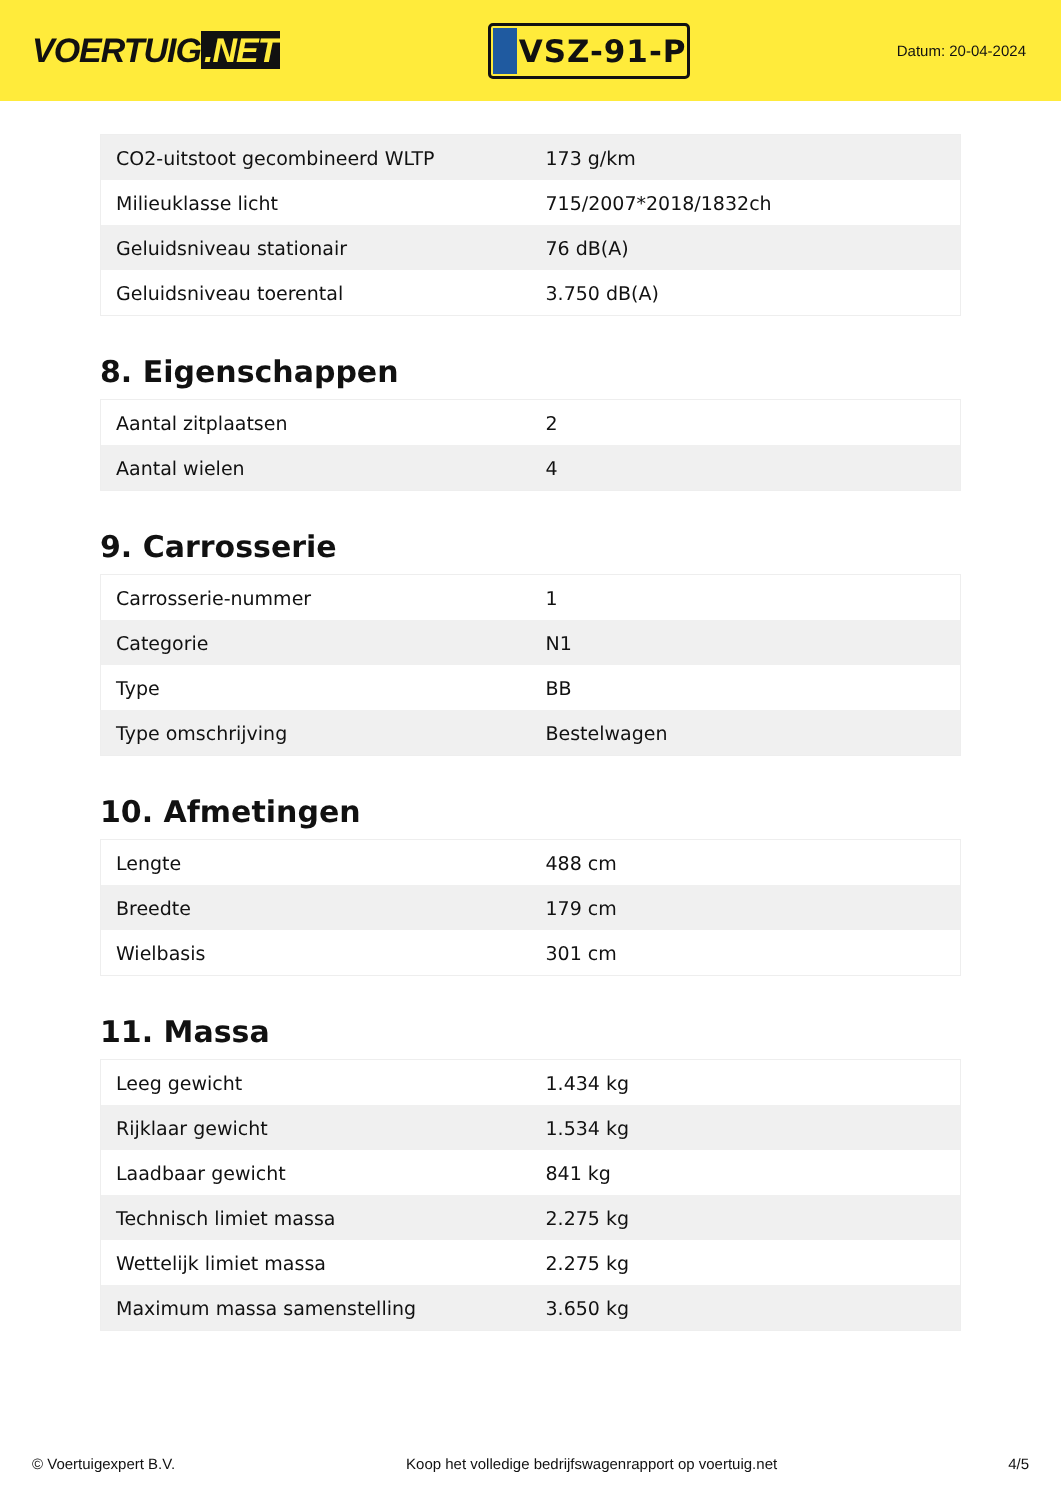VOERTUIG.NET
VSZ-91-P
Datum: 20-04-2024
| CO2-uitstoot gecombineerd WLTP | 173 g/km |
| Milieuklasse licht | 715/2007*2018/1832ch |
| Geluidsniveau stationair | 76 dB(A) |
| Geluidsniveau toerental | 3.750 dB(A) |
8. Eigenschappen
| Aantal zitplaatsen | 2 |
| Aantal wielen | 4 |
9. Carrosserie
| Carrosserie-nummer | 1 |
| Categorie | N1 |
| Type | BB |
| Type omschrijving | Bestelwagen |
10. Afmetingen
| Lengte | 488 cm |
| Breedte | 179 cm |
| Wielbasis | 301 cm |
11. Massa
| Leeg gewicht | 1.434 kg |
| Rijklaar gewicht | 1.534 kg |
| Laadbaar gewicht | 841 kg |
| Technisch limiet massa | 2.275 kg |
| Wettelijk limiet massa | 2.275 kg |
| Maximum massa samenstelling | 3.650 kg |
© Voertuigexpert B.V. Koop het volledige bedrijfswagenrapport op voertuig.net 4/5